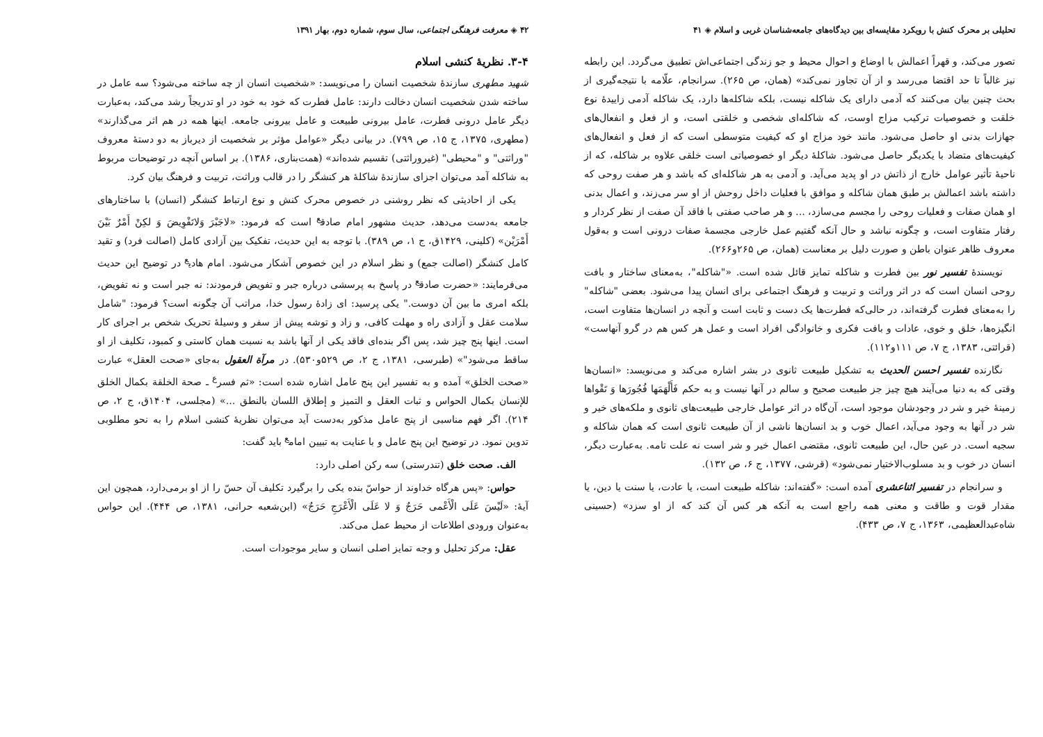تحلیلی بر محرک کنش با رویکرد مقایسه‌ای بین دیدگاه‌های جامعه‌شناسان غربی و اسلام ◈ ۴۱
تصور می‌کند، و قهراً اعمالش با اوضاع و احوال محیط و جو زندگی اجتماعی‌اش تطبیق می‌گردد. این رابطه نیز غالباً تا حد اقتضا می‌رسد و از آن تجاوز نمی‌کند» (همان، ص ۲۶۵). سرانجام، علّامه با نتیجه‌گیری از بحث چنین بیان می‌کنند که آدمی دارای یک شاکله نیست، بلکه شاکله‌ها دارد، یک شاکله آدمی زاییدهٔ نوع خلقت و خصوصیات ترکیب مزاج اوست، که شاکله‌ای شخصی و خلقتی است، و از فعل و انفعال‌های جهازات بدنی او حاصل می‌شود. مانند خود مزاج او که کیفیت متوسطی است که از فعل و انفعال‌های کیفیت‌های متضاد با یکدیگر حاصل می‌شود. شاکلهٔ دیگر او خصوصیاتی است خلقی علاوه بر شاکله، که از ناحیهٔ تأثیر عوامل خارج از ذاتش در او پدید می‌آید. و آدمی به هر شاکله‌ای که باشد و هر صفت روحی که داشته باشد اعمالش بر طبق همان شاکله و موافق با فعلیات داخل روحش از او سر می‌زند، و اعمال بدنی او همان صفات و فعلیات روحی را مجسم می‌سازد، ... و هر صاحب صفتی با فاقد آن صفت از نظر کردار و رفتار متفاوت است، و چگونه نباشد و حال آنکه گفتیم عمل خارجی مجسمهٔ صفات درونی است و به‌قول معروف ظاهر عنوان باطن و صورت دلیل بر معناست (همان، ص ۲۶۵و۲۶۶).
نویسندهٔ تفسیر نور بین فطرت و شاکله تمایز قائل شده است. «"شاکله"، به‌معنای ساختار و بافت روحی انسان است که در اثر وراثت و تربیت و فرهنگ اجتماعی برای انسان پیدا می‌شود. بعضی "شاکله" را به‌معنای فطرت گرفته‌اند، در حالی‌که فطرت‌ها یک دست و ثابت است و آنچه در انسان‌ها متفاوت است، انگیزه‌ها، خلق و خوی، عادات و بافت فکری و خانوادگی افراد است و عمل هر کس هم در گرو آنهاست» (قرائتی، ۱۳۸۳، ج ۷، ص ۱۱۱و۱۱۲).
نگارنده تفسیر احسن الحدیث به تشکیل طبیعت ثانوی در بشر اشاره می‌کند و می‌نویسد: «انسان‌ها وقتی که به دنیا می‌آیند هیچ چیز جز طبیعت صحیح و سالم در آنها نیست و به حکم فَأَلْهَمَها فُجُورَها وَ تَقْواها زمینهٔ خیر و شر در وجودشان موجود است، آن‌گاه در اثر عوامل خارجی طبیعت‌های ثانوی و ملکه‌های خیر و شر در آنها به وجود می‌آید، اعمال خوب و بد انسان‌ها ناشی از آن طبیعت ثانوی است که همان شاکله و سجیه است. در عین حال، این طبیعت ثانوی، مقتضی اعمال خیر و شر است نه علت تامه. به‌عبارت دیگر، انسان در خوب و بد مسلوب‌الاختیار نمی‌شود» (قرشی، ۱۳۷۷، ج ۶، ص ۱۳۲).
و سرانجام در تفسیر اثناعشری آمده است: «گفته‌اند: شاکله طبیعت است، یا عادت، یا سنت یا دین، یا مقدار قوت و طاقت و معنی همه راجع است به آنکه هر کس آن کند که از او سزد» (حسینی شاه‌عبدالعظیمی، ۱۳۶۳، ج ۷، ص ۴۳۳).
۴۲ ◈ معرفت فرهنگی اجتماعی، سال سوم، شماره دوم، بهار ۱۳۹۱
۳-۴. نظریهٔ کنشی اسلام
شهید مطهری سازندهٔ شخصیت انسان را می‌نویسد: «شخصیت انسان از چه ساخته می‌شود؟ سه عامل در ساخته شدن شخصیت انسان دخالت دارند: عامل فطرت که خود به خود در او تدریجاً رشد می‌کند، به‌عبارت دیگر عامل درونی فطرت، عامل بیرونی طبیعت و عامل بیرونی جامعه. اینها همه در هم اثر می‌گذارند» (مطهری، ۱۳۷۵، ج ۱۵، ص ۷۹۹). در بیانی دیگر «عوامل مؤثر بر شخصیت از دیرباز به دو دستهٔ معروف "وراثتی" و "محیطی" (غیروراثتی) تقسیم شده‌اند» (همت‌بناری، ۱۳۸۶). بر اساس آنچه در توضیحات مربوط به شاکله آمد می‌توان اجزای سازندهٔ شاکلهٔ هر کنشگر را در قالب وراثت، تربیت و فرهنگ بیان کرد.
یکی از احادیثی که نظر روشنی در خصوص محرک کنش و نوع ارتباط کنشگر (انسان) با ساختارهای جامعه به‌دست می‌دهد، حدیث مشهور امام صادق<sup>ع</sup> است که فرمود: «لاجَبْرَ وَلاتَفْوِیضَ وَ لکِنْ أَمْرٌ بَیْنَ أَمْرَیْن» (کلینی، ۱۴۲۹ق، ج ۱، ص ۳۸۹). با توجه به این حدیث، تفکیک بین آزادی کامل (اصالت فرد) و تقید کامل کنشگر (اصالت جمع) و نظر اسلام در این خصوص آشکار می‌شود. امام هادی<sup>ع</sup> در توضیح این حدیث می‌فرمایند: «حضرت صادق<sup>ع</sup> در پاسخ به پرسشی درباره جبر و تفویض فرمودند: نه جبر است و نه تفویض، بلکه امری ما بین آن دوست." یکی پرسید: ای زادهٔ رسول خدا، مراتب آن چگونه است؟ فرمود: "شامل سلامت عقل و آزادی راه و مهلت کافی، و زاد و توشه پیش از سفر و وسیلهٔ تحریک شخص بر اجرای کار است. اینها پنج چیز شد، پس اگر بنده‌ای فاقد یکی از آنها باشد به نسبت همان کاستی و کمبود، تکلیف از او ساقط می‌شود"» (طبرسی، ۱۳۸۱، ج ۲، ص ۵۲۹و۵۳۰). در مرآة العقول به‌جای «صحت العقل» عبارت «صحت الخلق» آمده و به تفسیر این پنج عامل اشاره شده است: «ثم فسر<sup>ع</sup> ـ صحة الخلقة بکمال الخلق للإنسان بکمال الحواس و ثبات العقل و التمیز و إطلاق اللسان بالنطق ...» (مجلسی، ۱۴۰۴ق، ج ۲، ص ۲۱۴). اگر فهم مناسبی از پنج عامل مذکور به‌دست آید می‌توان نظریهٔ کنشی اسلام را به نحو مطلوبی تدوین نمود. در توضیح این پنج عامل و با عنایت به تبیین امام<sup>ع</sup> باید گفت:
الف. صحت خلق (تندرستی) سه رکن اصلی دارد:
حواس: «پس هرگاه خداوند از حواسّ بنده یکی را برگیرد تکلیف آن حسّ را از او برمی‌دارد، همچون این آیهٔ: «لَیْسَ عَلَی الْأَعْمی حَرَجٌ وَ لا عَلَی الْأَعْرَجِ حَرَجٌ» (ابن‌شعبه حرانی، ۱۳۸۱، ص ۴۴۴). این حواس به‌عنوان ورودی اطلاعات از محیط عمل می‌کند.
عقل: مرکز تحلیل و وجه تمایز اصلی انسان و سایر موجودات است.